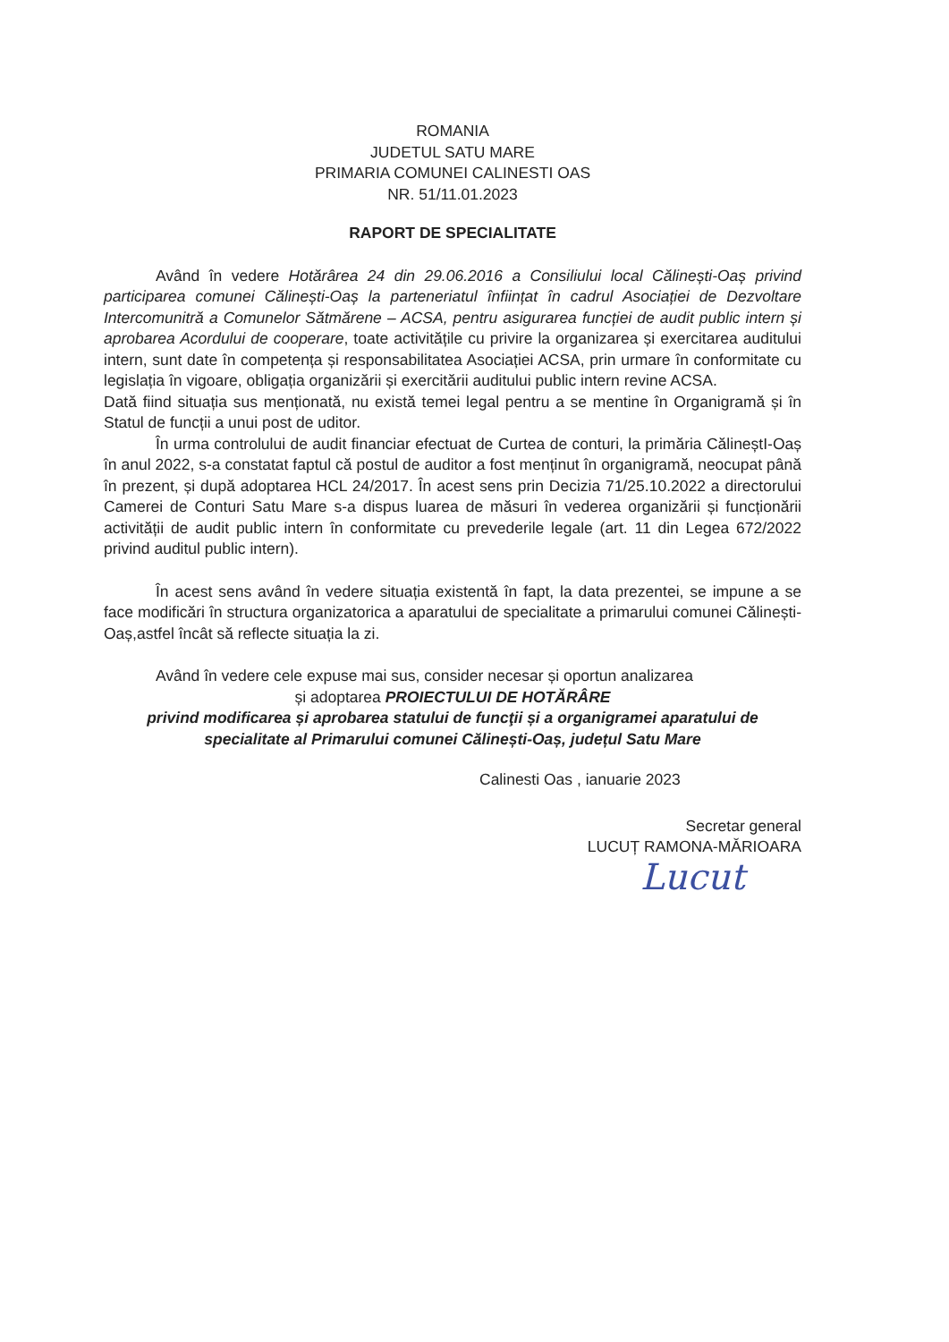ROMANIA
JUDETUL SATU MARE
PRIMARIA COMUNEI CALINESTI OAS
NR. 51/11.01.2023
RAPORT DE SPECIALITATE
Având în vedere Hotărârea 24 din 29.06.2016 a Consiliului local Călinești-Oaș privind participarea comunei Călinești-Oaș la parteneriatul înființat în cadrul Asociației de Dezvoltare Intercomunitră a Comunelor Sătmărene – ACSA, pentru asigurarea funcției de audit public intern și aprobarea Acordului de cooperare, toate activitățile cu privire la organizarea și exercitarea auditului intern, sunt date în competența și responsabilitatea Asociației ACSA, prin urmare în conformitate cu legislația în vigoare, obligația organizării și exercitării auditului public intern revine ACSA.
Dată fiind situația sus menționată, nu există temei legal pentru a se mentine în Organigramă și în Statul de funcții a unui post de uditor.
În urma controlului de audit financiar efectuat de Curtea de conturi, la primăria CălineștI-Oaș în anul 2022, s-a constatat faptul că postul de auditor a fost menținut în organigramă, neocupat până în prezent, și după adoptarea HCL 24/2017. În acest sens prin Decizia 71/25.10.2022 a directorului Camerei de Conturi Satu Mare s-a dispus luarea de măsuri în vederea organizării și funcționării activității de audit public intern în conformitate cu prevederile legale (art. 11 din Legea 672/2022 privind auditul public intern).
În acest sens având în vedere situația existentă în fapt, la data prezentei, se impune a se face modificări în structura organizatorica a aparatului de specialitate a primarului comunei Călinești-Oaș,astfel încât să reflecte situația la zi.
Având în vedere cele expuse mai sus, consider necesar și oportun analizarea
și adoptarea PROIECTULUI DE HOTĂRÂRE
privind modificarea și aprobarea statului de funcţii și a organigramei aparatului de specialitate al Primarului comunei Călinești-Oaș, județul Satu Mare
Calinesti Oas , ianuarie 2023
Secretar general
LUCUȚ RAMONA-MĂRIOARA
Lucut